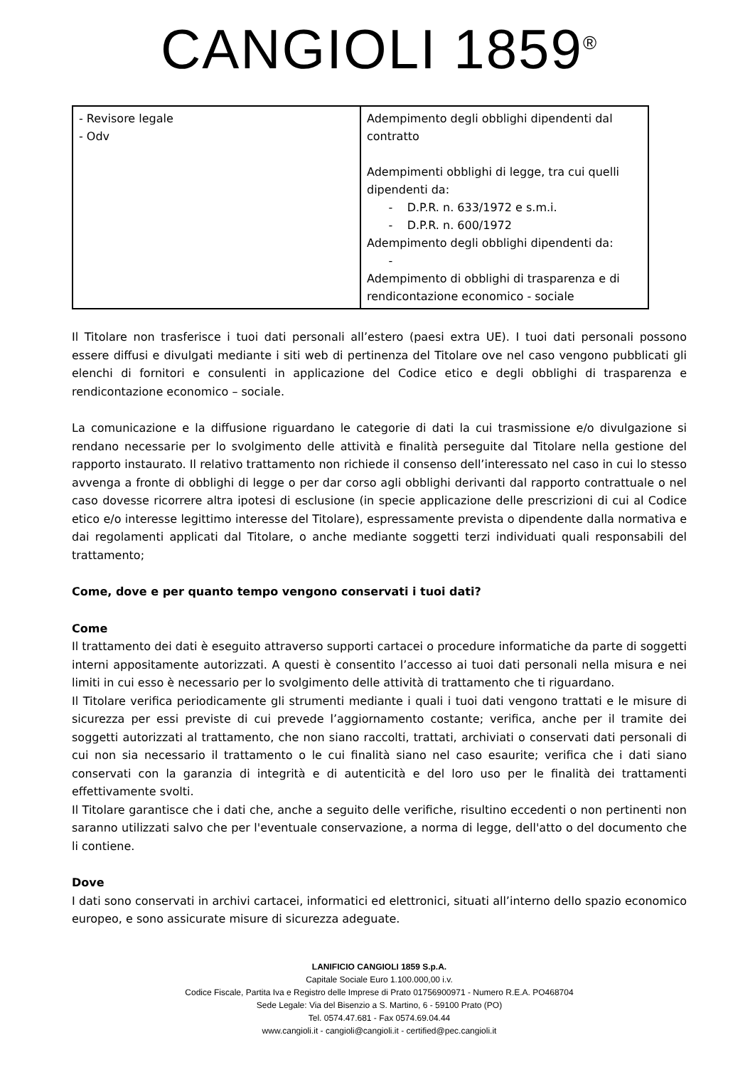CANGIOLI 1859<sup>®</sup>
| - Revisore legale - Odv | Adempimento degli obblighi dipendenti dal contratto Adempimenti obblighi di legge, tra cui quelli dipendenti da: - D.P.R. n. 633/1972 e s.m.i. - D.P.R. n. 600/1972 Adempimento degli obblighi dipendenti da: - Adempimento di obblighi di trasparenza e di rendicontazione economico - sociale |
Il Titolare non trasferisce i tuoi dati personali all’estero (paesi extra UE). I tuoi dati personali possono essere diffusi e divulgati mediante i siti web di pertinenza del Titolare ove nel caso vengono pubblicati gli elenchi di fornitori e consulenti in applicazione del Codice etico e degli obblighi di trasparenza e rendicontazione economico – sociale.
La comunicazione e la diffusione riguardano le categorie di dati la cui trasmissione e/o divulgazione si rendano necessarie per lo svolgimento delle attività e finalità perseguite dal Titolare nella gestione del rapporto instaurato. Il relativo trattamento non richiede il consenso dell’interessato nel caso in cui lo stesso avvenga a fronte di obblighi di legge o per dar corso agli obblighi derivanti dal rapporto contrattuale o nel caso dovesse ricorrere altra ipotesi di esclusione (in specie applicazione delle prescrizioni di cui al Codice etico e/o interesse legittimo interesse del Titolare), espressamente prevista o dipendente dalla normativa e dai regolamenti applicati dal Titolare, o anche mediante soggetti terzi individuati quali responsabili del trattamento;
Come, dove e per quanto tempo vengono conservati i tuoi dati?
Come
Il trattamento dei dati è eseguito attraverso supporti cartacei o procedure informatiche da parte di soggetti interni appositamente autorizzati. A questi è consentito l’accesso ai tuoi dati personali nella misura e nei limiti in cui esso è necessario per lo svolgimento delle attività di trattamento che ti riguardano.
Il Titolare verifica periodicamente gli strumenti mediante i quali i tuoi dati vengono trattati e le misure di sicurezza per essi previste di cui prevede l’aggiornamento costante; verifica, anche per il tramite dei soggetti autorizzati al trattamento, che non siano raccolti, trattati, archiviati o conservati dati personali di cui non sia necessario il trattamento o le cui finalità siano nel caso esaurite; verifica che i dati siano conservati con la garanzia di integrità e di autenticità e del loro uso per le finalità dei trattamenti effettivamente svolti.
Il Titolare garantisce che i dati che, anche a seguito delle verifiche, risultino eccedenti o non pertinenti non saranno utilizzati salvo che per l'eventuale conservazione, a norma di legge, dell'atto o del documento che li contiene.
Dove
I dati sono conservati in archivi cartacei, informatici ed elettronici, situati all’interno dello spazio economico europeo, e sono assicurate misure di sicurezza adeguate.
LANIFICIO CANGIOLI 1859 S.p.A.
Capitale Sociale Euro 1.100.000,00 i.v.
Codice Fiscale, Partita Iva e Registro delle Imprese di Prato 01756900971 - Numero R.E.A. PO468704
Sede Legale: Via del Bisenzio a S. Martino, 6 - 59100 Prato (PO)
Tel. 0574.47.681 - Fax 0574.69.04.44
www.cangioli.it - cangioli@cangioli.it - certified@pec.cangioli.it